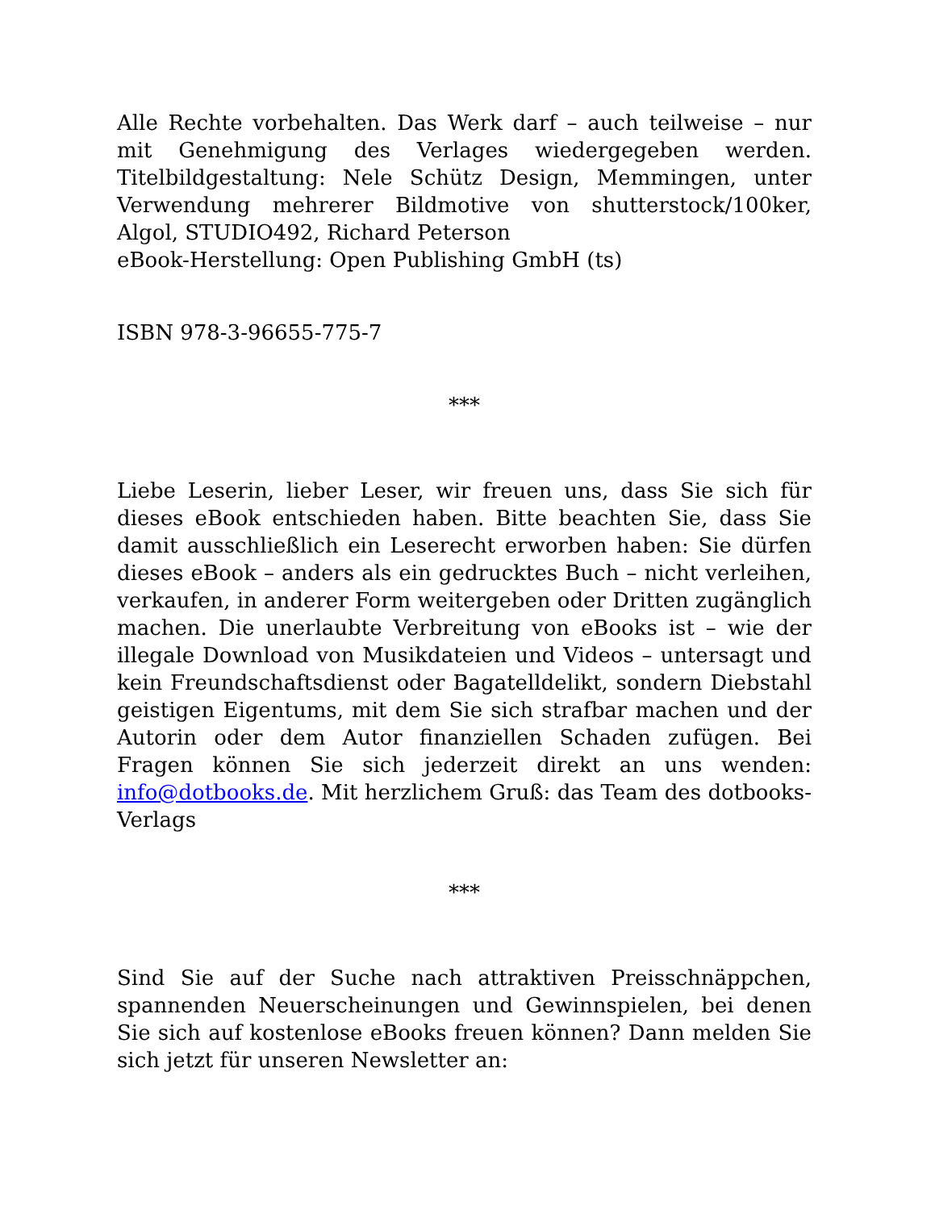Alle Rechte vorbehalten. Das Werk darf – auch teilweise – nur mit Genehmigung des Verlages wiedergegeben werden. Titelbildgestaltung: Nele Schütz Design, Memmingen, unter Verwendung mehrerer Bildmotive von shutterstock/100ker, Algol, STUDIO492, Richard Peterson
eBook-Herstellung: Open Publishing GmbH (ts)
ISBN 978-3-96655-775-7
***
Liebe Leserin, lieber Leser, wir freuen uns, dass Sie sich für dieses eBook entschieden haben. Bitte beachten Sie, dass Sie damit ausschließlich ein Leserecht erworben haben: Sie dürfen dieses eBook – anders als ein gedrucktes Buch – nicht verleihen, verkaufen, in anderer Form weitergeben oder Dritten zugänglich machen. Die unerlaubte Verbreitung von eBooks ist – wie der illegale Download von Musikdateien und Videos – untersagt und kein Freundschaftsdienst oder Bagatelldelikt, sondern Diebstahl geistigen Eigentums, mit dem Sie sich strafbar machen und der Autorin oder dem Autor finanziellen Schaden zufügen. Bei Fragen können Sie sich jederzeit direkt an uns wenden: info@dotbooks.de. Mit herzlichem Gruß: das Team des dotbooks-Verlags
***
Sind Sie auf der Suche nach attraktiven Preisschnäppchen, spannenden Neuerscheinungen und Gewinnspielen, bei denen Sie sich auf kostenlose eBooks freuen können? Dann melden Sie sich jetzt für unseren Newsletter an: